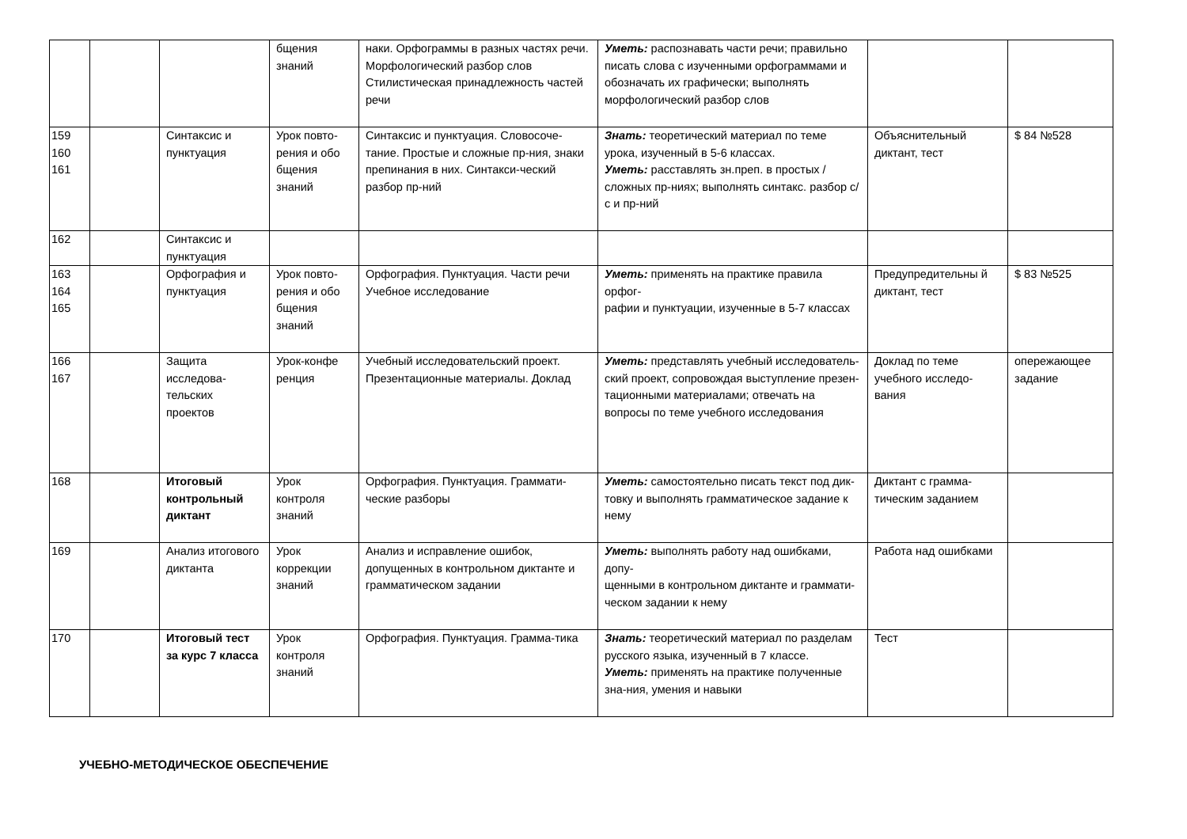| | | | бщения знаний | наки. Орфограммы в разных частях речи. Морфологический разбор слов Стилистическая принадлежность частей речи | Уметь: распознавать части речи; правильно писать слова с изученными орфограммами и обозначать их графически; выполнять морфологический разбор слов | | |
| 159 160 161 | | Синтаксис и пунктуация | Урок повто-рения и обо бщения знаний | Синтаксис и пунктуация. Словосоче-тание. Простые и сложные пр-ния, знаки препинания в них. Синтакси-ческий разбор пр-ний | Знать: теоретический материал по теме урока, изученный в 5-6 классах. Уметь: расставлять зн.преп. в простых /сложных пр-ниях; выполнять синтакс. разбор с/с и пр-ний | Объяснительный диктант, тест | $ 84 №528 |
| 162 | | Синтаксис и пунктуация | | | | | |
| 163 164 165 | | Орфография и пунктуация | Урок повто-рения и обо бщения знаний | Орфография. Пунктуация. Части речи Учебное исследование | Уметь: применять на практике правила орфог- рафии и пунктуации, изученные в 5-7 классах | Предупредительны й диктант, тест | $ 83 №525 |
| 166 167 | | Защита исследова-тельских проектов | Урок-конфе ренция | Учебный исследовательский проект. Презентационные материалы. Доклад | Уметь: представлять учебный исследователь- ский проект, сопровождая выступление презен- тационными материалами; отвечать на вопросы по теме учебного исследования | Доклад по теме учебного исследо-вания | опережающее задание |
| 168 | | Итоговый контрольный диктант | Урок контроля знаний | Орфография. Пунктуация. Граммати-ческие разборы | Уметь: самостоятельно писать текст под дик- товку и выполнять грамматическое задание к нему | Диктант с грамма-тическим заданием | |
| 169 | | Анализ итогового диктанта | Урок коррекции знаний | Анализ и исправление ошибок, допущенных в контрольном диктанте и грамматическом задании | Уметь: выполнять работу над ошибками, допу- щенными в контрольном диктанте и граммати- ческом задании к нему | Работа над ошибками | |
| 170 | | Итоговый тест за курс 7 класса | Урок контроля знаний | Орфография. Пунктуация. Грамма-тика | Знать: теоретический материал по разделам русского языка, изученный в 7 классе. Уметь: применять на практике полученные зна-ния, умения и навыки | Тест | |
УЧЕБНО-МЕТОДИЧЕСКОЕ ОБЕСПЕЧЕНИЕ